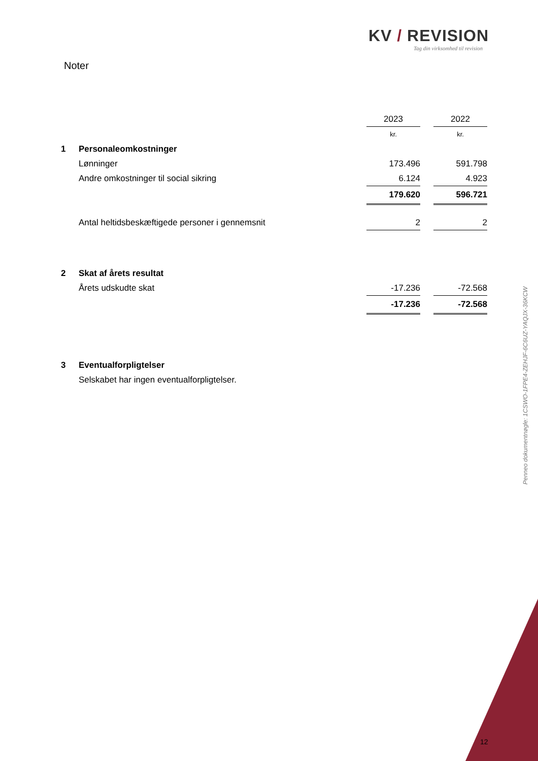KV / REVISION
Tag din virksomhed til revision
Noter
| | | 2023 | | 2022 |
| | | kr. | | kr. |
| 1 | Personaleomkostninger | | | |
| | Lønninger | 173.496 | | 591.798 |
| | Andre omkostninger til social sikring | 6.124 | | 4.923 |
| | | 179.620 | | 596.721 |
| | Antal heltidsbeskæftigede personer i gennemsnit | 2 | | 2 |
| 2 | Skat af årets resultat | | | |
| | Årets udskudte skat | -17.236 | | -72.568 |
| | | -17.236 | | -72.568 |
| 3 | Eventualforpligtelser | | | |
| | Selskabet har ingen eventualforpligtelser. | | | |
Penneo dokumentnøgle: 1CSWO-1FPE4-ZEHJF-6C6UZ-YAQJX-36KCW
12